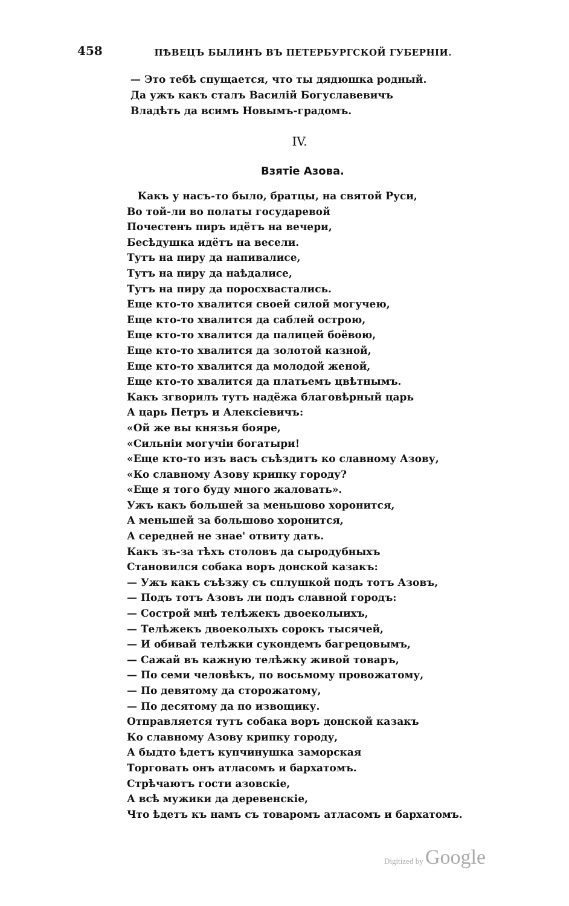458 ПѢВЕЦЪ БЫЛИНЪ ВЪ ПЕТЕРБУРГСКОЙ ГУБЕРНІИ.
— Это тебѣ спущается, что ты дядюшка родный.
Да ужъ какъ сталъ Василій Богуславевичъ
Владѣть да всимъ Новымъ-градомъ.
IV.
Взятіе Азова.
Какъ у насъ-то было, братцы, на святой Руси,
Во той-ли во полаты государевой
Почестенъ пиръ идётъ на вечери,
Бесѣдушка идётъ на весели.
Тутъ на пиру да напивалисе,
Тутъ на пиру да наѣдалисе,
Тутъ на пиру да поросхвастались.
Еще кто-то хвалится своей силой могучею,
Еще кто-то хвалится да саблей острою,
Еще кто-то хвалится да палицей боёвою,
Еще кто-то хвалится да золотой казной,
Еще кто-то хвалится да молодой женой,
Еще кто-то хвалится да платьемъ цвѣтнымъ.
Какъ згворилъ тутъ надёжа благовѣрный царь
А царь Петръ и Алексіевичъ:
«Ой же вы князья бояре,
«Сильніи могучіи богатыри!
«Еще кто-то изъ васъ съѣздитъ ко славному Азову,
«Ко славному Азову крипку городу?
«Еще я того буду много жаловать».
Ужъ какъ большей за меньшово хоронится,
А меньшей за большово хоронится,
А середней не знае' отвиту дать.
Какъ зъ-за тѣхъ столовъ да сыродубныхъ
Становился собака воръ донской казакъ:
— Ужъ какъ съѣзжу съ сплушкой подъ тотъ Азовъ,
— Подъ тотъ Азовъ ли подъ славной городъ:
— Сострой мнѣ телѣжекъ двоеколыихъ,
— Телѣжекъ двоеколыхъ сорокъ тысячей,
— И обивай телѣжки сукондемъ багрецовымъ,
— Сажай въ кажную телѣжку живой товаръ,
— По семи человѣкъ, по восьмому провожатому,
— По девятому да сторожатому,
— По десятому да по извощику.
Отправляется тутъ собака воръ донской казакъ
Ко славному Азову крипку городу,
А быдто ѣдетъ купчинушка заморская
Торговать онъ атласомъ и бархатомъ.
Стрѣчаютъ гости азовскіе,
А всѣ мужики да деревенскіе,
Что ѣдетъ къ намъ съ товаромъ атласомъ и бархатомъ.
Digitized by Google